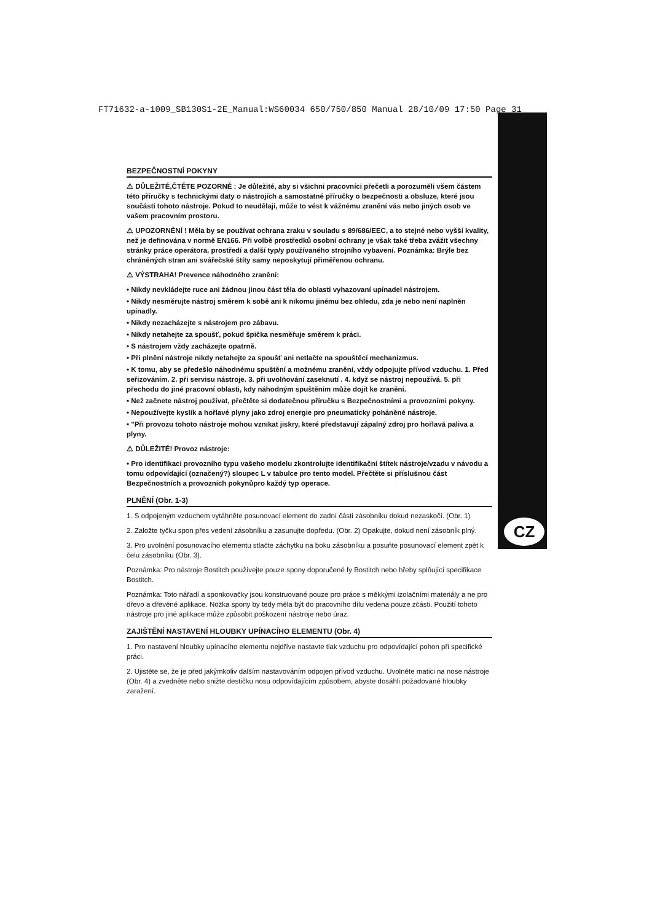FT71632-a-1009_SB130S1-2E_Manual:WS60034 650/750/850 Manual 28/10/09 17:50 Page 31
CZ
BEZPEČNOSTNÍ POKYNY
⚠ DŮLEŽITÉ,ČTĚTE POZORNĚ : Je důležité, aby si všichni pracovníci přečetli a porozuměli všem částem této příručky s technickými daty o nástrojích a samostatné příručky o bezpečnosti a obsluze, které jsou součástí tohoto nástroje. Pokud to neudělají, může to vést k vážnému zranění vás nebo jiných osob ve vašem pracovním prostoru.
⚠ UPOZORNĚNÍ ! Měla by se používat ochrana zraku v souladu s 89/686/EEC, a to stejné nebo vyšší kvality, než je definována v normě EN166. Při volbě prostředků osobní ochrany je však také třeba zvážit všechny stránky práce operátora, prostředí a další typ/y používaného strojního vybavení. Poznámka: Brýle bez chráněných stran ani svářečské štíty samy neposkytují přiměřenou ochranu.
⚠ VÝSTRAHA! Prevence náhodného zranění:
• Nikdy nevkládejte ruce ani žádnou jinou část těla do oblasti vyhazovaní upínadel nástrojem.
• Nikdy nesměrujte nástroj směrem k sobě ani k nikomu jinému bez ohledu, zda je nebo není naplněn upínadly.
• Nikdy nezacházejte s nástrojem pro zábavu.
• Nikdy netahejte za spoušť, pokud špička nesměřuje směrem k práci.
• S nástrojem vždy zacházejte opatrně.
• Při plnění nástroje nikdy netahejte za spoušť ani netlačte na spouštěcí mechanizmus.
• K tomu, aby se předešlo náhodnému spuštění a možnému zranění, vždy odpojujte přívod vzduchu. 1. Před seřizováním. 2. při servisu nástroje. 3. při uvolňování zaseknutí . 4. když se nástroj nepoužívá. 5. při přechodu do jiné pracovní oblasti, kdy náhodným spuštěním může dojít ke zranění.
• Než začnete nástroj používat, přečtěte si dodatečnou příručku s Bezpečnostními a provozními pokyny.
• Nepoužívejte kyslík a hořlavé plyny jako zdroj energie pro pneumaticky poháněné nástroje.
• "Při provozu tohoto nástroje mohou vznikat jiskry, které představují zápalný zdroj pro hořlavá paliva a plyny.
⚠ DŮLEŽITÉ! Provoz nástroje:
• Pro identifikaci provozního typu vašeho modelu zkontrolujte identifikační štítek nástroje/vzadu v návodu a tomu odpovídající (označený?) sloupec L v tabulce pro tento model. Přečtěte si příslušnou část Bezpečnostních a provozních pokynůpro každý typ operace.
PLNĚNÍ (Obr. 1-3)
1. S odpojeným vzduchem vytáhněte posunovací element do zadní části zásobníku dokud nezaskočí. (Obr. 1)
2. Založte tyčku spon přes vedení zásobníku a zasunujte dopředu. (Obr. 2) Opakujte, dokud není zásobník plný.
3. Pro uvolnění posunovacího elementu stlačte záchytku na boku zásobníku a posuňte posunovací element zpět k čelu zásobníku (Obr. 3).
Poznámka: Pro nástroje Bostitch používejte pouze spony doporučené fy Bostitch nebo hřeby splňující specifikace Bostitch.
Poznámka: Toto nářadí a sponkovačky jsou konstruované pouze pro práce s měkkými izolačními materiály a ne pro dřevo a dřevěné aplikace. Nožka spony by tedy měla být do pracovního dílu vedena pouze zčásti. Použití tohoto nástroje pro jiné aplikace může způsobit poškození nástroje nebo úraz.
ZAJIŠTĚNÍ NASTAVENÍ HLOUBKY UPÍNACÍHO ELEMENTU (Obr. 4)
1. Pro nastavení hloubky upínacího elementu nejdříve nastavte tlak vzduchu pro odpovídající pohon při specifické práci.
2. Ujistěte se, že je před jakýmkoliv dalším nastavováním odpojen přívod vzduchu. Uvolněte matici na nose nástroje (Obr. 4) a zvedněte nebo snižte destičku nosu odpovídajícím způsobem, abyste dosáhli požadované hloubky zaražení.